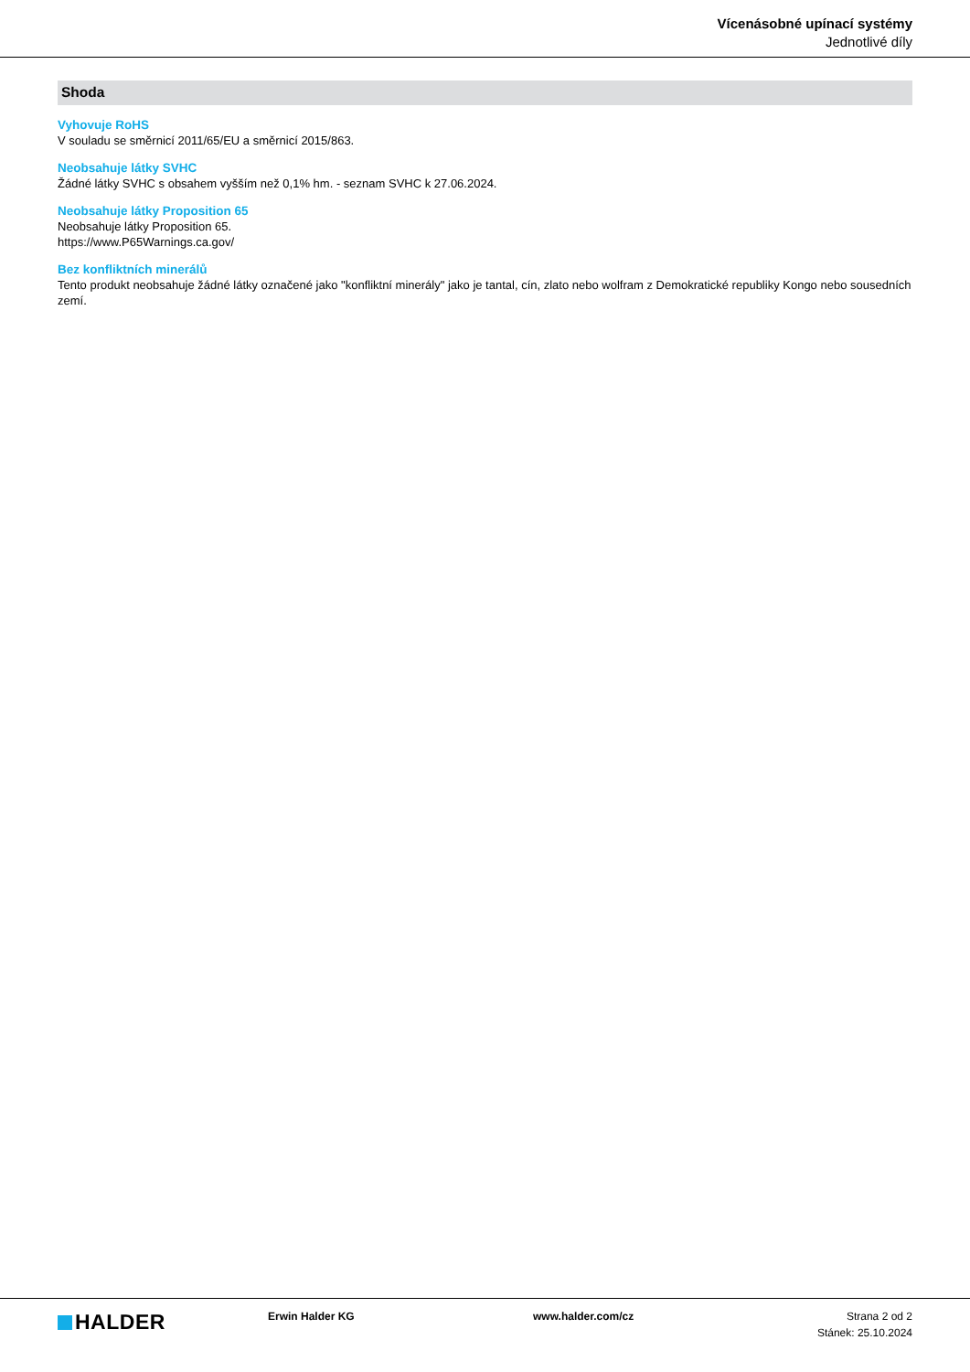Vícenásobné upínací systémy
Jednotlivé díly
Shoda
Vyhovuje RoHS
V souladu se směrnicí 2011/65/EU a směrnicí 2015/863.
Neobsahuje látky SVHC
Žádné látky SVHC s obsahem vyšším než 0,1% hm. - seznam SVHC k 27.06.2024.
Neobsahuje látky Proposition 65
Neobsahuje látky Proposition 65.
https://www.P65Warnings.ca.gov/
Bez konfliktních minerálů
Tento produkt neobsahuje žádné látky označené jako "konfliktní minerály" jako je tantal, cín, zlato nebo wolfram z Demokratické republiky Kongo nebo sousedních zemí.
HALDER
Erwin Halder KG www.halder.com/cz Strana 2 od 2
Stánek: 25.10.2024